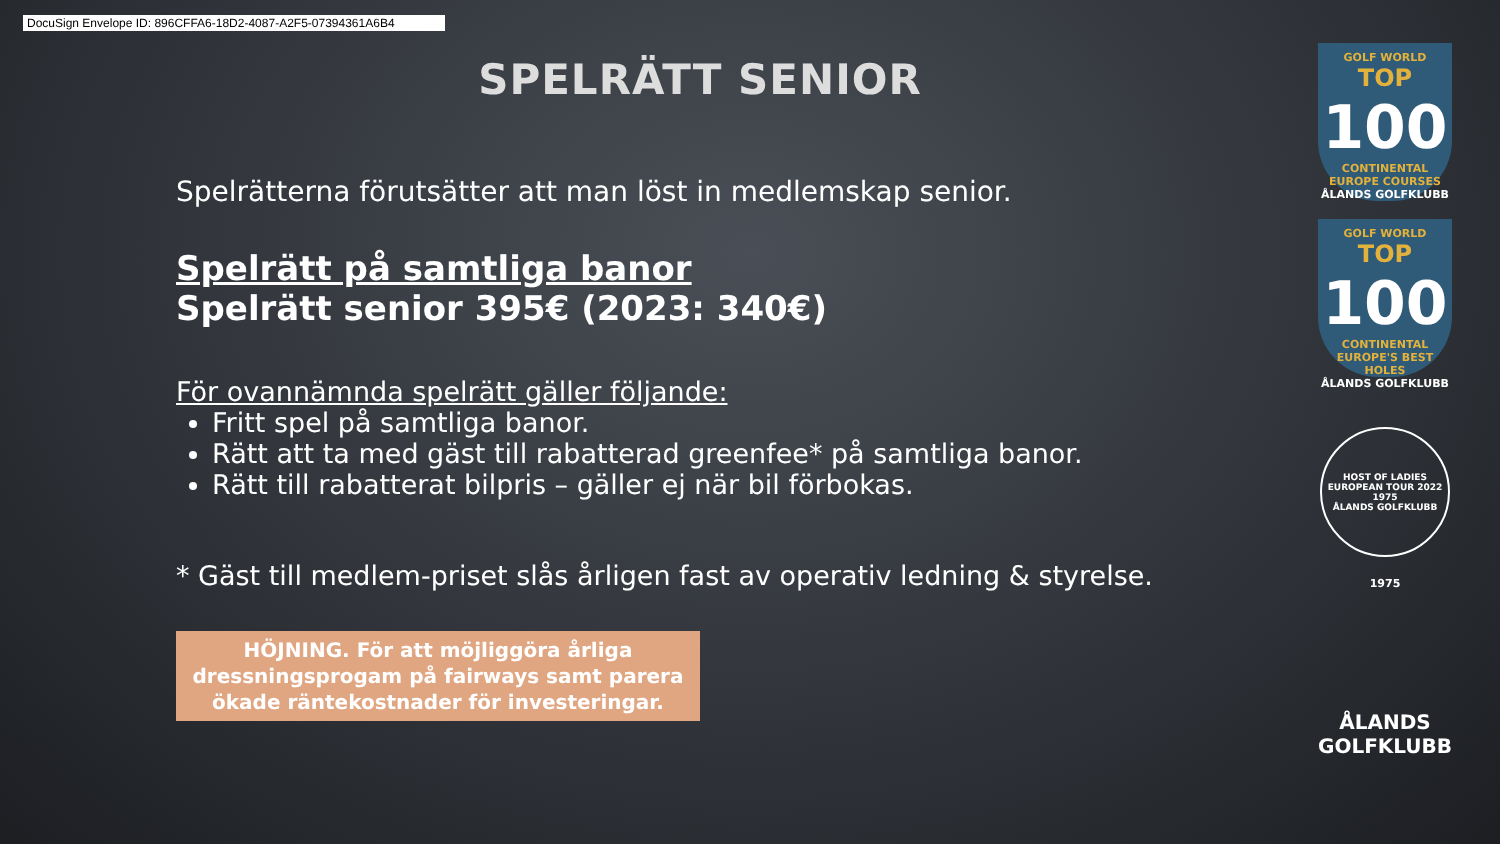DocuSign Envelope ID: 896CFFA6-18D2-4087-A2F5-07394361A6B4
SPELRÄTT SENIOR
Spelrätterna förutsätter att man löst in medlemskap senior.
Spelrätt på samtliga banor
Spelrätt senior 395€ (2023: 340€)
För ovannämnda spelrätt gäller följande:
Fritt spel på samtliga banor.
Rätt att ta med gäst till rabatterad greenfee* på samtliga banor.
Rätt till rabatterat bilpris – gäller ej när bil förbokas.
* Gäst till medlem-priset slås årligen fast av operativ ledning & styrelse.
HÖJNING. För att möjliggöra årliga dressningsprogam på fairways samt parera ökade räntekostnader för investeringar.
GOLF WORLD
TOP
100
CONTINENTAL EUROPE COURSES
ÅLANDS GOLFKLUBB
GOLF WORLD
TOP
100
CONTINENTAL EUROPE'S BEST HOLES
ÅLANDS GOLFKLUBB
HOST OF LADIES EUROPEAN TOUR 2022
1975
ÅLANDS GOLFKLUBB
1975
ÅLANDS
GOLFKLUBB